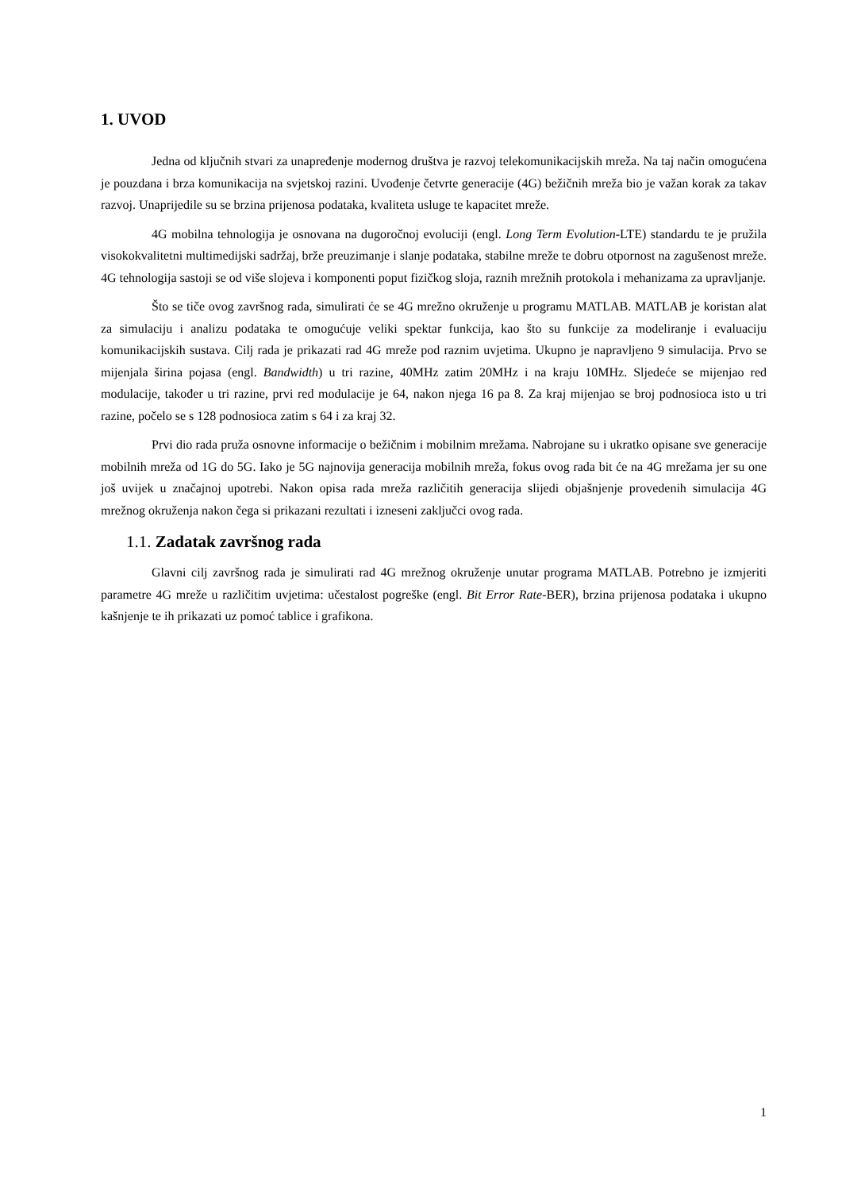1. UVOD
Jedna od ključnih stvari za unapređenje modernog društva je razvoj telekomunikacijskih mreža. Na taj način omogućena je pouzdana i brza komunikacija na svjetskoj razini. Uvođenje četvrte generacije (4G) bežičnih mreža bio je važan korak za takav razvoj. Unaprijedile su se brzina prijenosa podataka, kvaliteta usluge te kapacitet mreže.
4G mobilna tehnologija je osnovana na dugoročnoj evoluciji (engl. Long Term Evolution-LTE) standardu te je pružila visokokvalitetni multimedijski sadržaj, brže preuzimanje i slanje podataka, stabilne mreže te dobru otpornost na zagušenost mreže. 4G tehnologija sastoji se od više slojeva i komponenti poput fizičkog sloja, raznih mrežnih protokola i mehanizama za upravljanje.
Što se tiče ovog završnog rada, simulirati će se 4G mrežno okruženje u programu MATLAB. MATLAB je koristan alat za simulaciju i analizu podataka te omogućuje veliki spektar funkcija, kao što su funkcije za modeliranje i evaluaciju komunikacijskih sustava. Cilj rada je prikazati rad 4G mreže pod raznim uvjetima. Ukupno je napravljeno 9 simulacija. Prvo se mijenjala širina pojasa (engl. Bandwidth) u tri razine, 40MHz zatim 20MHz i na kraju 10MHz. Sljedeće se mijenjao red modulacije, također u tri razine, prvi red modulacije je 64, nakon njega 16 pa 8. Za kraj mijenjao se broj podnosioca isto u tri razine, počelo se s 128 podnosioca zatim s 64 i za kraj 32.
Prvi dio rada pruža osnovne informacije o bežičnim i mobilnim mrežama. Nabrojane su i ukratko opisane sve generacije mobilnih mreža od 1G do 5G. Iako je 5G najnovija generacija mobilnih mreža, fokus ovog rada bit će na 4G mrežama jer su one još uvijek u značajnoj upotrebi. Nakon opisa rada mreža različitih generacija slijedi objašnjenje provedenih simulacija 4G mrežnog okruženja nakon čega si prikazani rezultati i izneseni zaključci ovog rada.
1.1. Zadatak završnog rada
Glavni cilj završnog rada je simulirati rad 4G mrežnog okruženje unutar programa MATLAB. Potrebno je izmjeriti parametre 4G mreže u različitim uvjetima: učestalost pogreške (engl. Bit Error Rate-BER), brzina prijenosa podataka i ukupno kašnjenje te ih prikazati uz pomoć tablice i grafikona.
1